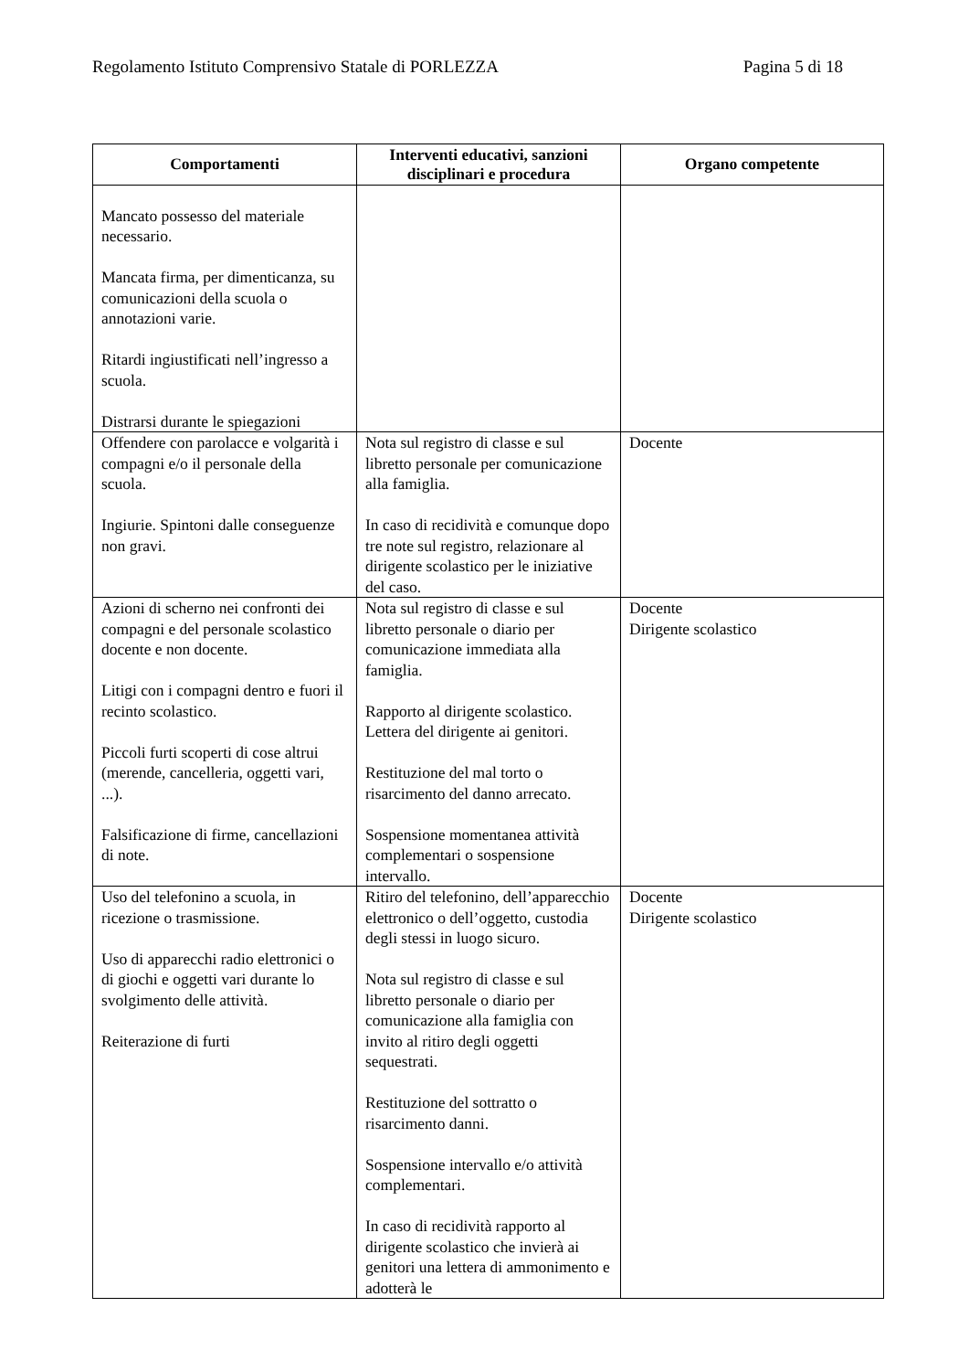Regolamento Istituto Comprensivo Statale di PORLEZZA Pagina 5 di 18
| Comportamenti | Interventi educativi, sanzioni disciplinari e procedura | Organo competente |
| --- | --- | --- |
| Mancato possesso del materiale necessario. Mancata firma, per dimenticanza, su comunicazioni della scuola o annotazioni varie. Ritardi ingiustificati nell’ingresso a scuola. Distrarsi durante le spiegazioni | | |
| Offendere con parolacce e volgarità i compagni e/o il personale della scuola. Ingiurie. Spintoni dalle conseguenze non gravi. | Nota sul registro di classe e sul libretto personale per comunicazione alla famiglia. In caso di recidività e comunque dopo tre note sul registro, relazionare al dirigente scolastico per le iniziative del caso. | Docente |
| Azioni di scherno nei confronti dei compagni e del personale scolastico docente e non docente. Litigi con i compagni dentro e fuori il recinto scolastico. Piccoli furti scoperti di cose altrui (merende, cancelleria, oggetti vari, ...). Falsificazione di firme, cancellazioni di note. | Nota sul registro di classe e sul libretto personale o diario per comunicazione immediata alla famiglia. Rapporto al dirigente scolastico. Lettera del dirigente ai genitori. Restituzione del mal torto o risarcimento del danno arrecato. Sospensione momentanea attività complementari o sospensione intervallo. | Docente Dirigente scolastico |
| Uso del telefonino a scuola, in ricezione o trasmissione. Uso di apparecchi radio elettronici o di giochi e oggetti vari durante lo svolgimento delle attività. Reiterazione di furti | Ritiro del telefonino, dell’apparecchio elettronico o dell’oggetto, custodia degli stessi in luogo sicuro. Nota sul registro di classe e sul libretto personale o diario per comunicazione alla famiglia con invito al ritiro degli oggetti sequestrati. Restituzione del sottratto o risarcimento danni. Sospensione intervallo e/o attività complementari. In caso di recidività rapporto al dirigente scolastico che invierà ai genitori una lettera di ammonimento e adotterà le | Docente Dirigente scolastico |